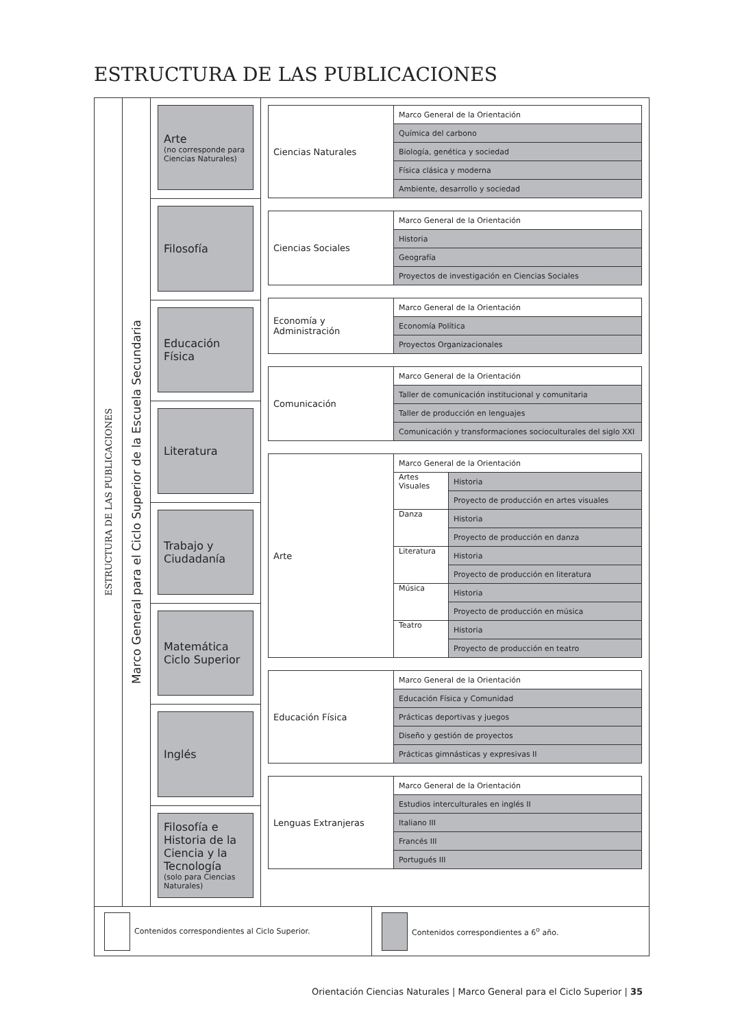ESTRUCTURA DE LAS PUBLICACIONES
ESTRUCTURA DE LAS PUBLICACIONES
Marco General para el Ciclo Superior de la Escuela Secundaria
Arte
(no corresponde para Ciencias Naturales)
Filosofía
Educación Física
Literatura
Trabajo y Ciudadanía
Matemática Ciclo Superior
Inglés
Filosofía e Historia de la Ciencia y la Tecnología
(solo para Ciencias Naturales)
| Ciencias Naturales | Marco General de la Orientación |
| | Química del carbono |
| | Biología, genética y sociedad |
| | Física clásica y moderna |
| | Ambiente, desarrollo y sociedad |
| Ciencias Sociales | Marco General de la Orientación |
| | Historia |
| | Geografía |
| | Proyectos de investigación en Ciencias Sociales |
| Economía y Administración | Marco General de la Orientación |
| | Economía Política |
| | Proyectos Organizacionales |
| Comunicación | Marco General de la Orientación |
| | Taller de comunicación institucional y comunitaria |
| | Taller de producción en lenguajes |
| | Comunicación y transformaciones socioculturales del siglo XXI |
| Arte | Marco General de la Orientación | |
| | Artes Visuales | Historia |
| | | Proyecto de producción en artes visuales |
| | Danza | Historia |
| | | Proyecto de producción en danza |
| | Literatura | Historia |
| | | Proyecto de producción en literatura |
| | Música | Historia |
| | | Proyecto de producción en música |
| | Teatro | Historia |
| | | Proyecto de producción en teatro |
| Educación Física | Marco General de la Orientación |
| | Educación Física y Comunidad |
| | Prácticas deportivas y juegos |
| | Diseño y gestión de proyectos |
| | Prácticas gimnásticas y expresivas II |
| Lenguas Extranjeras | Marco General de la Orientación |
| | Estudios interculturales en inglés II |
| | Italiano III |
| | Francés III |
| | Portugués III |
Contenidos correspondientes al Ciclo Superior.
Contenidos correspondientes a 6<sup>o</sup> año.
Orientación Ciencias Naturales | Marco General para el Ciclo Superior | 35